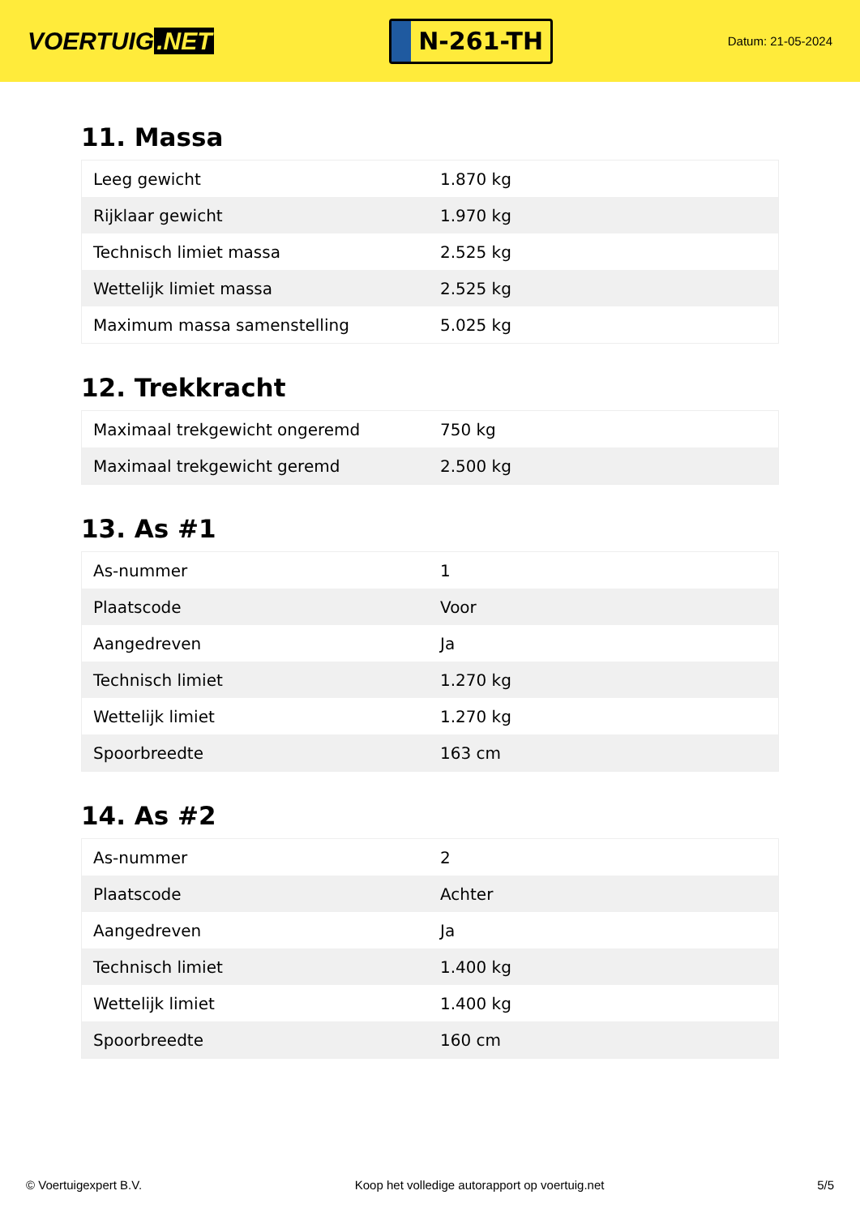VOERTUIG.NET
N-261-TH
Datum: 21-05-2024
11. Massa
| Leeg gewicht | 1.870 kg |
| Rijklaar gewicht | 1.970 kg |
| Technisch limiet massa | 2.525 kg |
| Wettelijk limiet massa | 2.525 kg |
| Maximum massa samenstelling | 5.025 kg |
12. Trekkracht
| Maximaal trekgewicht ongeremd | 750 kg |
| Maximaal trekgewicht geremd | 2.500 kg |
13. As #1
| As-nummer | 1 |
| Plaatscode | Voor |
| Aangedreven | Ja |
| Technisch limiet | 1.270 kg |
| Wettelijk limiet | 1.270 kg |
| Spoorbreedte | 163 cm |
14. As #2
| As-nummer | 2 |
| Plaatscode | Achter |
| Aangedreven | Ja |
| Technisch limiet | 1.400 kg |
| Wettelijk limiet | 1.400 kg |
| Spoorbreedte | 160 cm |
© Voertuigexpert B.V. Koop het volledige autorapport op voertuig.net 5/5